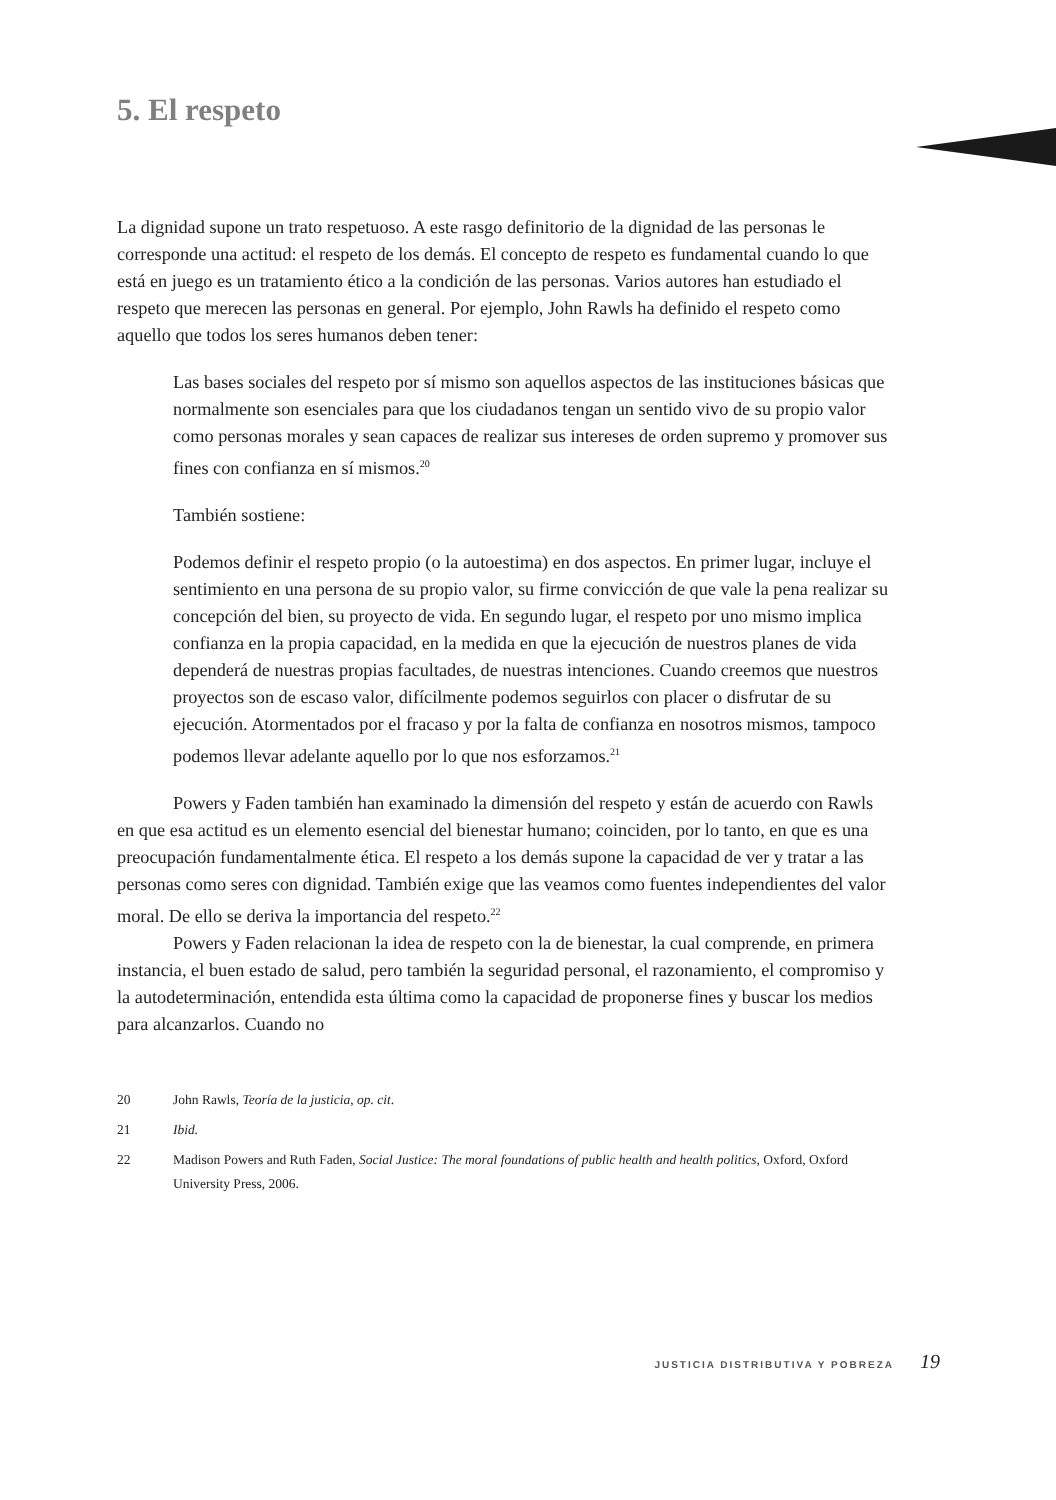5. El respeto
La dignidad supone un trato respetuoso. A este rasgo definitorio de la dignidad de las personas le corresponde una actitud: el respeto de los demás. El concepto de respeto es fundamental cuando lo que está en juego es un tratamiento ético a la condición de las personas. Varios autores han estudiado el respeto que merecen las personas en general. Por ejemplo, John Rawls ha definido el respeto como aquello que todos los seres humanos deben tener:
Las bases sociales del respeto por sí mismo son aquellos aspectos de las instituciones básicas que normalmente son esenciales para que los ciudadanos tengan un sentido vivo de su propio valor como personas morales y sean capaces de realizar sus intereses de orden supremo y promover sus fines con confianza en sí mismos.<sup>20</sup>
También sostiene:
Podemos definir el respeto propio (o la autoestima) en dos aspectos. En primer lugar, incluye el sentimiento en una persona de su propio valor, su firme convicción de que vale la pena realizar su concepción del bien, su proyecto de vida. En segundo lugar, el respeto por uno mismo implica confianza en la propia capacidad, en la medida en que la ejecución de nuestros planes de vida dependerá de nuestras propias facultades, de nuestras intenciones. Cuando creemos que nuestros proyectos son de escaso valor, difícilmente podemos seguirlos con placer o disfrutar de su ejecución. Atormentados por el fracaso y por la falta de confianza en nosotros mismos, tampoco podemos llevar adelante aquello por lo que nos esforzamos.<sup>21</sup>
Powers y Faden también han examinado la dimensión del respeto y están de acuerdo con Rawls en que esa actitud es un elemento esencial del bienestar humano; coinciden, por lo tanto, en que es una preocupación fundamentalmente ética. El respeto a los demás supone la capacidad de ver y tratar a las personas como seres con dignidad. También exige que las veamos como fuentes independientes del valor moral. De ello se deriva la importancia del respeto.<sup>22</sup>
Powers y Faden relacionan la idea de respeto con la de bienestar, la cual comprende, en primera instancia, el buen estado de salud, pero también la seguridad personal, el razonamiento, el compromiso y la autodeterminación, entendida esta última como la capacidad de proponerse fines y buscar los medios para alcanzarlos. Cuando no
20 John Rawls, Teoría de la justicia, op. cit.
21 Ibid.
22 Madison Powers and Ruth Faden, Social Justice: The moral foundations of public health and health politics, Oxford, Oxford University Press, 2006.
JUSTICIA DISTRIBUTIVA Y POBREZA 19